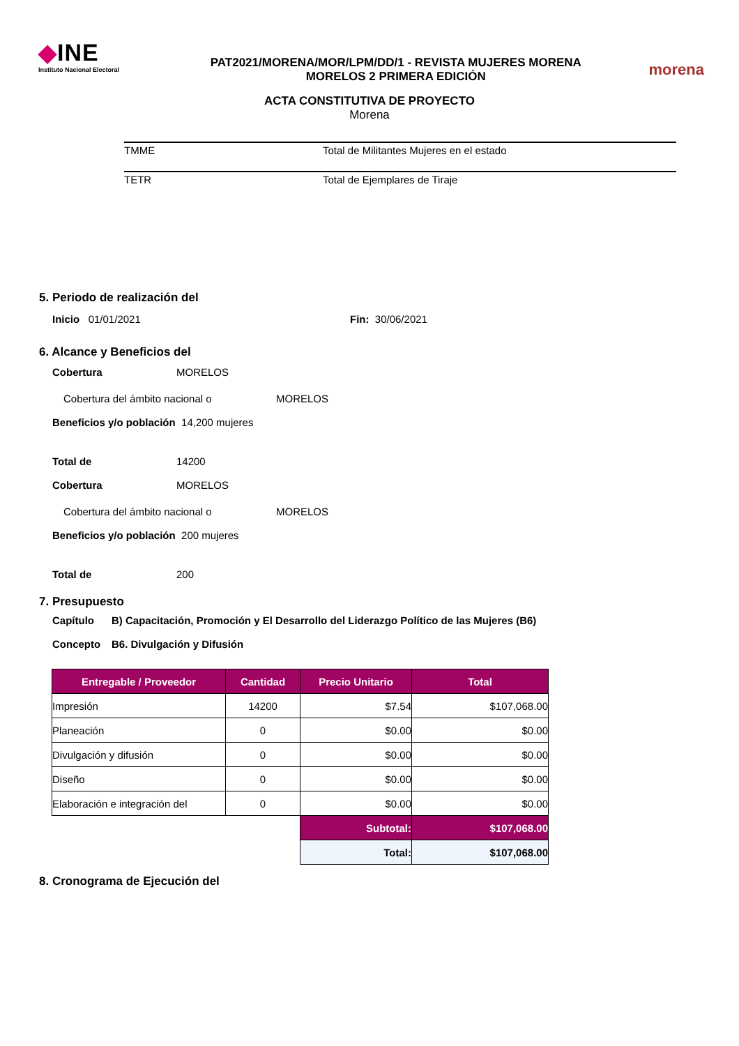◆INE
Instituto Nacional Electoral
PAT2021/MORENA/MOR/LPM/DD/1 - REVISTA MUJERES MORENA
MORELOS 2 PRIMERA EDICIÓN
morena
ACTA CONSTITUTIVA DE PROYECTO
Morena
TMME Total de Militantes Mujeres en el estado
TETR Total de Ejemplares de Tiraje
5. Periodo de realización del
Inicio 01/01/2021 Fin: 30/06/2021
6. Alcance y Beneficios del
Cobertura MORELOS
Cobertura del ámbito nacional o MORELOS
Beneficios y/o población 14,200 mujeres
Total de 14200
Cobertura MORELOS
Cobertura del ámbito nacional o MORELOS
Beneficios y/o población 200 mujeres
Total de 200
7. Presupuesto
Capítulo B) Capacitación, Promoción y El Desarrollo del Liderazgo Político de las Mujeres (B6)
Concepto B6. Divulgación y Difusión
| Entregable / Proveedor | Cantidad | Precio Unitario | Total |
| --- | --- | --- | --- |
| Impresión | 14200 | $7.54 | $107,068.00 |
| Planeación | 0 | $0.00 | $0.00 |
| Divulgación y difusión | 0 | $0.00 | $0.00 |
| Diseño | 0 | $0.00 | $0.00 |
| Elaboración e integración del | 0 | $0.00 | $0.00 |
| | | Subtotal: | $107,068.00 |
| | | Total: | $107,068.00 |
8. Cronograma de Ejecución del